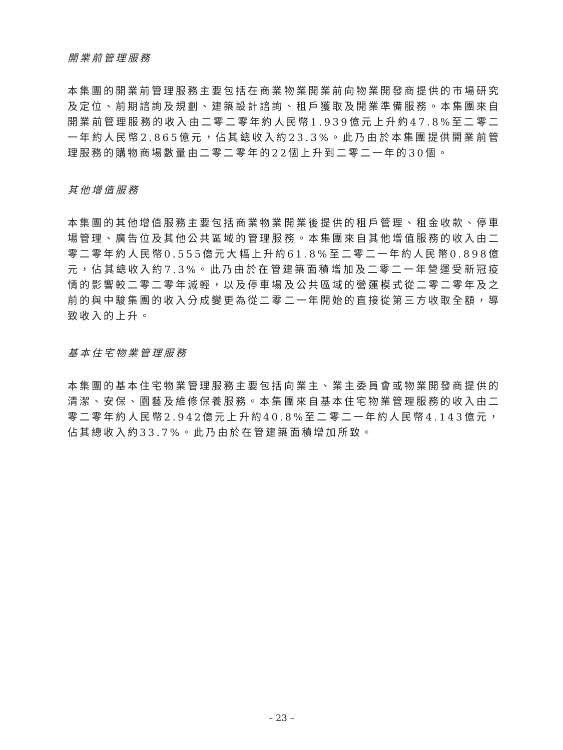開業前管理服務
本集團的開業前管理服務主要包括在商業物業開業前向物業開發商提供的市場研究及定位、前期諮詢及規劃、建築設計諮詢、租戶獲取及開業準備服務。本集團來自開業前管理服務的收入由二零二零年約人民幣1.939億元上升約47.8%至二零二一年約人民幣2.865億元，佔其總收入約23.3%。此乃由於本集團提供開業前管理服務的購物商場數量由二零二零年的22個上升到二零二一年的30個。
其他增值服務
本集團的其他增值服務主要包括商業物業開業後提供的租戶管理、租金收款、停車場管理、廣告位及其他公共區域的管理服務。本集團來自其他增值服務的收入由二零二零年約人民幣0.555億元大幅上升約61.8%至二零二一年約人民幣0.898億元，佔其總收入約7.3%。此乃由於在管建築面積增加及二零二一年營運受新冠疫情的影響較二零二零年減輕，以及停車場及公共區域的營運模式從二零二零年及之前的與中駿集團的收入分成變更為從二零二一年開始的直接從第三方收取全額，導致收入的上升。
基本住宅物業管理服務
本集團的基本住宅物業管理服務主要包括向業主、業主委員會或物業開發商提供的清潔、安保、園藝及維修保養服務。本集團來自基本住宅物業管理服務的收入由二零二零年約人民幣2.942億元上升約40.8%至二零二一年約人民幣4.143億元，佔其總收入約33.7%。此乃由於在管建築面積增加所致。
– 23 –